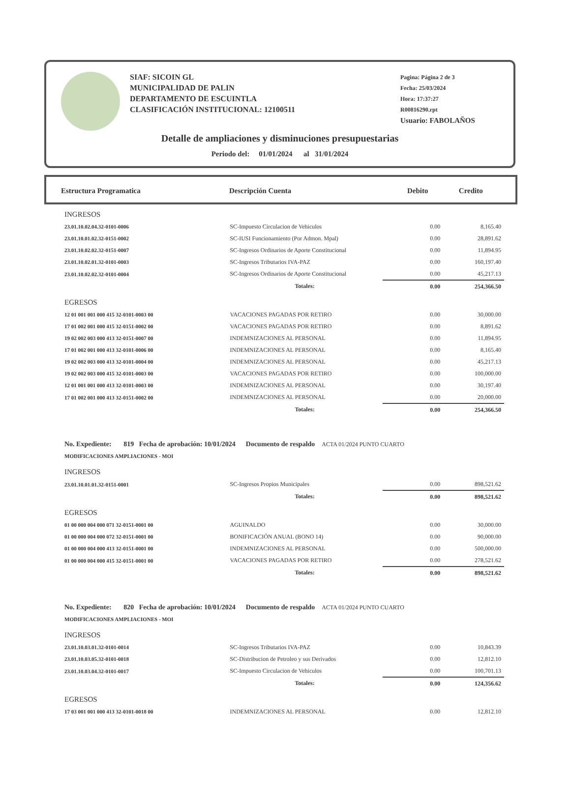SIAF: SICOIN GL
MUNICIPALIDAD DE PALIN
DEPARTAMENTO DE ESCUINTLA
CLASIFICACIÓN INSTITUCIONAL: 12100511
Pagina: Página 2 de 3
Fecha: 25/03/2024
Hora: 17:37:27
R00816290.rpt
Usuario: FABOLAÑOS
Detalle de ampliaciones y disminuciones presupuestarias
Periodo del: 01/01/2024 al 31/01/2024
| Estructura Programatica | Descripción Cuenta | Debito | Credito |
| --- | --- | --- | --- |
| INGRESOS | | | |
| 23.01.10.02.04.32-0101-0006 | SC-Impuesto Circulacion de Vehiculos | 0.00 | 8,165.40 |
| 23.01.10.01.02.32-0151-0002 | SC-IUSI Funcionamiento (Por Admon. Mpal) | 0.00 | 28,891.62 |
| 23.01.10.02.02.32-0151-0007 | SC-Ingresos Ordinarios de Aporte Constitucional | 0.00 | 11,894.95 |
| 23.01.10.02.01.32-0101-0003 | SC-Ingresos Tributarios IVA-PAZ | 0.00 | 160,197.40 |
| 23.01.10.02.02.32-0101-0004 | SC-Ingresos Ordinarios de Aporte Constitucional | 0.00 | 45,217.13 |
| | Totales: | 0.00 | 254,366.50 |
| EGRESOS | | | |
| 12 01 001 001 000 415 32-0101-0003 00 | VACACIONES PAGADAS POR RETIRO | 0.00 | 30,000.00 |
| 17 01 002 001 000 415 32-0151-0002 00 | VACACIONES PAGADAS POR RETIRO | 0.00 | 8,891.62 |
| 19 02 002 003 000 413 32-0151-0007 00 | INDEMNIZACIONES AL PERSONAL | 0.00 | 11,894.95 |
| 17 01 002 001 000 413 32-0101-0006 00 | INDEMNIZACIONES AL PERSONAL | 0.00 | 8,165.40 |
| 19 02 002 003 000 413 32-0101-0004 00 | INDEMNIZACIONES AL PERSONAL | 0.00 | 45,217.13 |
| 19 02 002 003 000 415 32-0101-0003 00 | VACACIONES PAGADAS POR RETIRO | 0.00 | 100,000.00 |
| 12 01 001 001 000 413 32-0101-0003 00 | INDEMNIZACIONES AL PERSONAL | 0.00 | 30,197.40 |
| 17 01 002 001 000 413 32-0151-0002 00 | INDEMNIZACIONES AL PERSONAL | 0.00 | 20,000.00 |
| | Totales: | 0.00 | 254,366.50 |
| No. Expediente: 819 Fecha de aprobación: 10/01/2024 Documento de respaldo ACTA 01/2024 PUNTO CUARTO | | | |
| MODIFICACIONES AMPLIACIONES - MOI | | | |
| INGRESOS | | | |
| 23.01.10.01.01.32-0151-0001 | SC-Ingresos Propios Municipales | 0.00 | 898,521.62 |
| | Totales: | 0.00 | 898,521.62 |
| EGRESOS | | | |
| 01 00 000 004 000 071 32-0151-0001 00 | AGUINALDO | 0.00 | 30,000.00 |
| 01 00 000 004 000 072 32-0151-0001 00 | BONIFICACIÓN ANUAL (BONO 14) | 0.00 | 90,000.00 |
| 01 00 000 004 000 413 32-0151-0001 00 | INDEMNIZACIONES AL PERSONAL | 0.00 | 500,000.00 |
| 01 00 000 004 000 415 32-0151-0001 00 | VACACIONES PAGADAS POR RETIRO | 0.00 | 278,521.62 |
| | Totales: | 0.00 | 898,521.62 |
| No. Expediente: 820 Fecha de aprobación: 10/01/2024 Documento de respaldo ACTA 01/2024 PUNTO CUARTO | | | |
| MODIFICACIONES AMPLIACIONES - MOI | | | |
| INGRESOS | | | |
| 23.01.10.03.01.32-0101-0014 | SC-Ingresos Tributarios IVA-PAZ | 0.00 | 10,843.39 |
| 23.01.10.03.05.32-0101-0018 | SC-Distribucion de Petroleo y sus Derivados | 0.00 | 12,812.10 |
| 23.01.10.03.04.32-0101-0017 | SC-Impuesto Circulacion de Vehiculos | 0.00 | 100,701.13 |
| | Totales: | 0.00 | 124,356.62 |
| EGRESOS | | | |
| 17 03 001 001 000 413 32-0101-0018 00 | INDEMNIZACIONES AL PERSONAL | 0.00 | 12,812.10 |